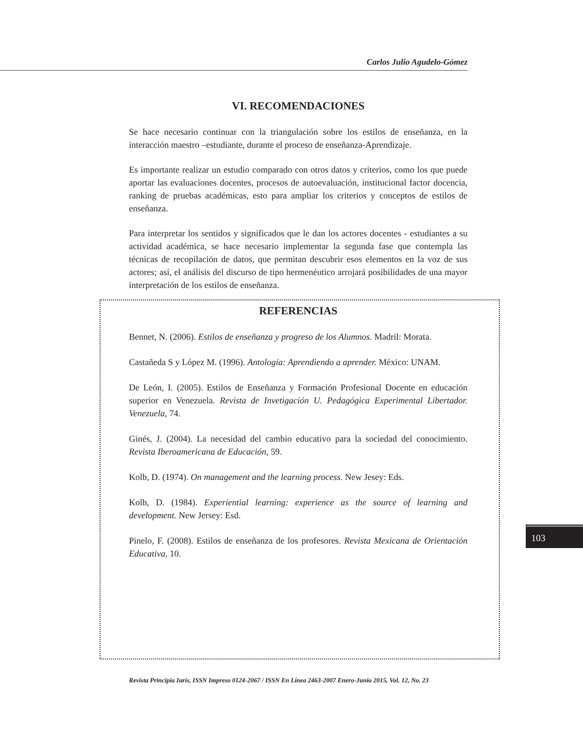Carlos Julio Agudelo-Gómez
VI. RECOMENDACIONES
Se hace necesario continuar con la triangulación sobre los estilos de enseñanza, en la interacción maestro –estudiante, durante el proceso de enseñanza-Aprendizaje.
Es importante realizar un estudio comparado con otros datos y criterios, como los que puede aportar las evaluaciones docentes, procesos de autoevaluación, institucional factor docencia, ranking de pruebas académicas, esto para ampliar los criterios y conceptos de estilos de enseñanza.
Para interpretar los sentidos y significados que le dan los actores docentes - estudiantes a su actividad académica, se hace necesario implementar la segunda fase que contempla las técnicas de recopilación de datos, que permitan descubrir esos elementos en la voz de sus actores; así, el análisis del discurso de tipo hermenéutico arrojará posibilidades de una mayor interpretación de los estilos de enseñanza.
REFERENCIAS
Bennet, N. (2006). Estilos de enseñanza y progreso de los Alumnos. Madril: Morata.
Castañeda S y López M. (1996). Antología: Aprendiendo a aprender. México: UNAM.
De León, I. (2005). Estilos de Enseñanza y Formación Profesional Docente en educación superior en Venezuela. Revista de Invetigación U. Pedagógica Experimental Libertador. Venezuela, 74.
Ginés, J. (2004). La necesidad del cambio educativo para la sociedad del conocimiento. Revista Iberoamericana de Educación, 59.
Kolb, D. (1974). On management and the learning process. New Jesey: Eds.
Kolb, D. (1984). Experiential learning: experience as the source of learning and development. New Jersey: Esd.
Pinelo, F. (2008). Estilos de enseñanza de los profesores. Revista Mexicana de Orientación Educativa, 10.
103
Revista Principia Iuris, ISSN Impreso 0124-2067 / ISSN En Línea 2463-2007 Enero-Junio 2015, Vol. 12, No. 23